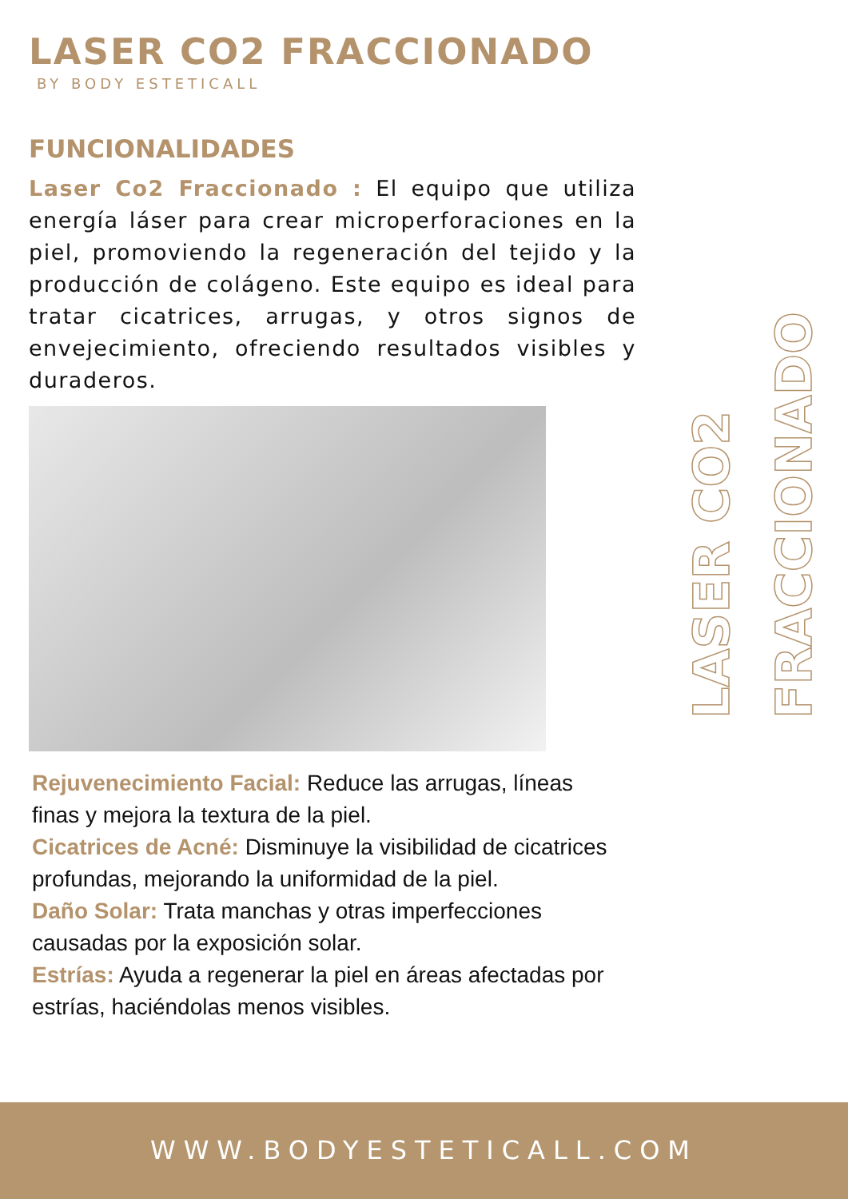LASER CO2 FRACCIONADO
BY BODY ESTETICALL
FUNCIONALIDADES
Laser Co2 Fraccionado : El equipo que utiliza energía láser para crear microperforaciones en la piel, promoviendo la regeneración del tejido y la producción de colágeno. Este equipo es ideal para tratar cicatrices, arrugas, y otros signos de envejecimiento, ofreciendo resultados visibles y duraderos.
Rejuvenecimiento Facial: Reduce las arrugas, líneas finas y mejora la textura de la piel.
Cicatrices de Acné: Disminuye la visibilidad de cicatrices profundas, mejorando la uniformidad de la piel.
Daño Solar: Trata manchas y otras imperfecciones causadas por la exposición solar.
Estrías: Ayuda a regenerar la piel en áreas afectadas por estrías, haciéndolas menos visibles.
FRACCIONADO
LASER CO2
WWW.BODYESTETICALL.COM